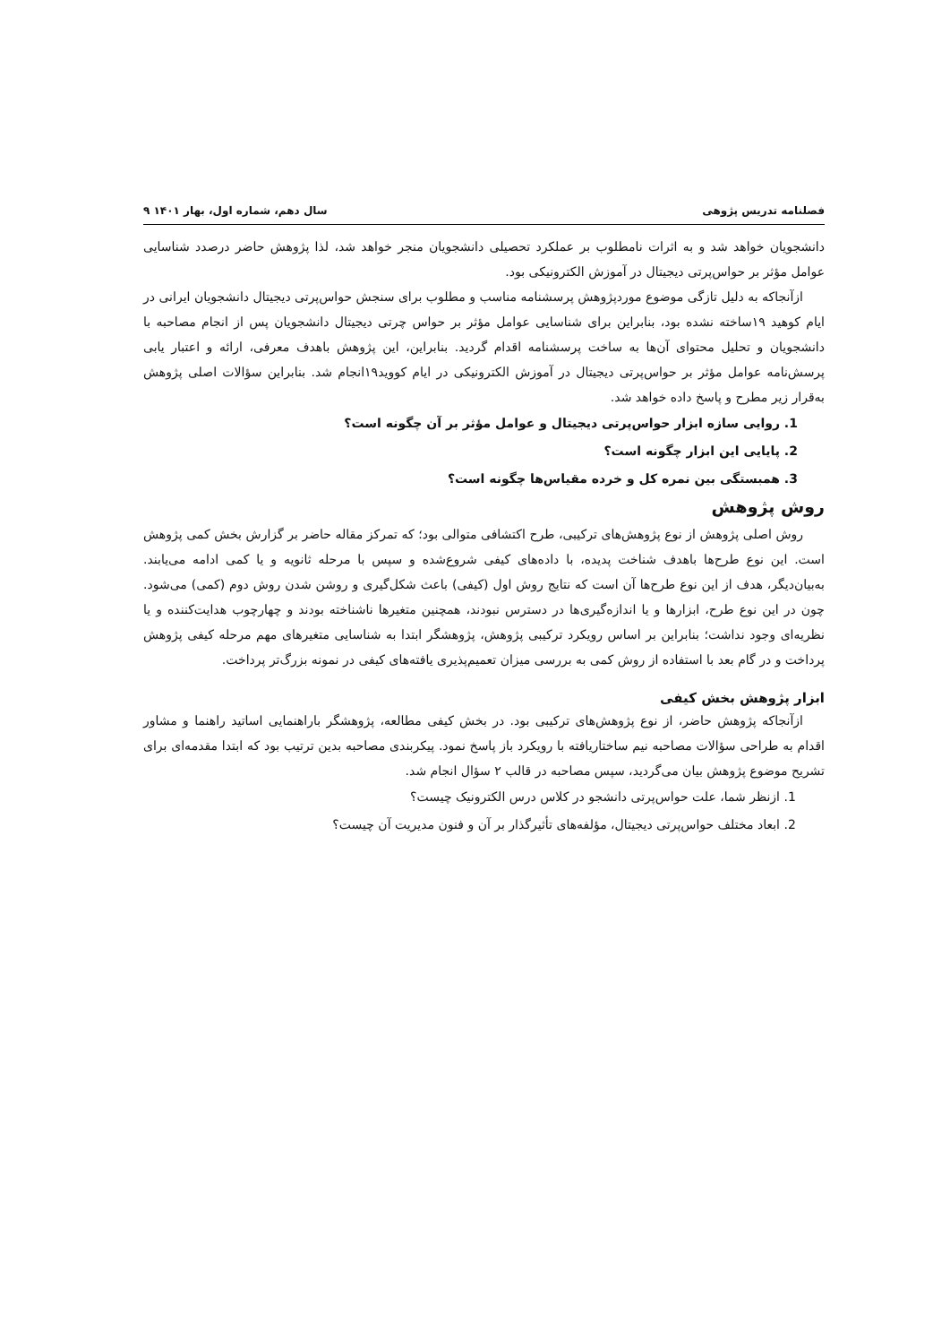فصلنامه تدریس پژوهی سال دهم، شماره اول، بهار ۱۴۰۱ ۹
دانشجویان خواهد شد و به اثرات نامطلوب بر عملکرد تحصیلی دانشجویان منجر خواهد شد، لذا پژوهش حاضر درصدد شناسایی عوامل مؤثر بر حواس‌پرتی دیجیتال در آموزش الکترونیکی بود.
ازآنجاکه به دلیل تازگی موضوع موردپژوهش پرسشنامه مناسب و مطلوب برای سنجش حواس‌پرتی دیجیتال دانشجویان ایرانی در ایام کوهید ۱۹ساخته نشده بود، بنابراین برای شناسایی عوامل مؤثر بر حواس چرتی دیجیتال دانشجویان پس از انجام مصاحبه با دانشجویان و تحلیل محتوای آن‌ها به ساخت پرسشنامه اقدام گردید. بنابراین، این پژوهش باهدف معرفی، ارائه و اعتبار یابی پرسش‌نامه عوامل مؤثر بر حواس‌پرتی دیجیتال در آموزش الکترونیکی در ایام کووید۱۹انجام شد. بنابراین سؤالات اصلی پژوهش به‌قرار زیر مطرح و پاسخ داده خواهد شد.
1. روایی سازه ابزار حواس‌پرتی دیجیتال و عوامل مؤثر بر آن چگونه است؟
2. پایایی این ابزار چگونه است؟
3. همبستگی بین نمره کل و خرده مقیاس‌ها چگونه است؟
روش پژوهش
روش اصلی پژوهش از نوع پژوهش‌های ترکیبی، طرح اکتشافی متوالی بود؛ که تمرکز مقاله حاضر بر گزارش بخش کمی پژوهش است. این نوع طرح‌ها باهدف شناخت پدیده، با داده‌های کیفی شروع‌شده و سپس با مرحله ثانویه و یا کمی ادامه می‌یابند. به‌بیان‌دیگر، هدف از این نوع طرح‌ها آن است که نتایج روش اول (کیفی) باعث شکل‌گیری و روشن شدن روش دوم (کمی) می‌شود. چون در این نوع طرح، ابزارها و یا اندازه‌گیری‌ها در دسترس نبودند، همچنین متغیرها ناشناخته بودند و چهارچوب هدایت‌کننده و یا نظریه‌ای وجود نداشت؛ بنابراین بر اساس رویکرد ترکیبی پژوهش، پژوهشگر ابتدا به شناسایی متغیرهای مهم مرحله کیفی پژوهش پرداخت و در گام بعد با استفاده از روش کمی به بررسی میزان تعمیم‌پذیری یافته‌های کیفی در نمونه بزرگ‌تر پرداخت.
ابزار پژوهش بخش کیفی
ازآنجاکه پژوهش حاضر، از نوع پژوهش‌های ترکیبی بود. در بخش کیفی مطالعه، پژوهشگر باراهنمایی اساتید راهنما و مشاور اقدام به طراحی سؤالات مصاحبه نیم ساختاریافته با رویکرد باز پاسخ نمود. پیکربندی مصاحبه بدین ترتیب بود که ابتدا مقدمه‌ای برای تشریح موضوع پژوهش بیان می‌گردید، سپس مصاحبه در قالب ۲ سؤال انجام شد.
1. ازنظر شما، علت حواس‌پرتی دانشجو در کلاس درس الکترونیک چیست؟
2. ابعاد مختلف حواس‌پرتی دیجیتال، مؤلفه‌های تأثیرگذار بر آن و فنون مدیریت آن چیست؟